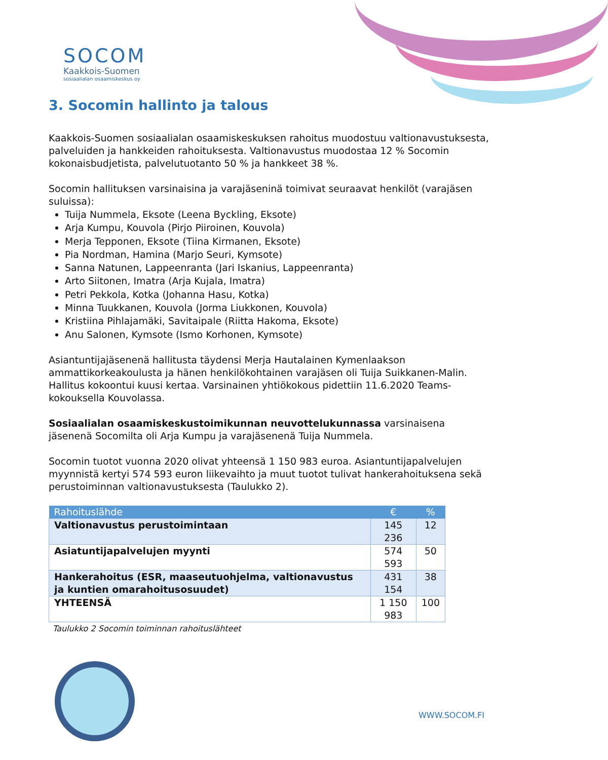SOCOM
Kaakkois-Suomen
sosiaalialan osaamiskeskus oy
3. Socomin hallinto ja talous
Kaakkois-Suomen sosiaalialan osaamiskeskuksen rahoitus muodostuu valtionavustuksesta, palveluiden ja hankkeiden rahoituksesta. Valtionavustus muodostaa 12 % Socomin kokonaisbudjetista, palvelutuotanto 50 % ja hankkeet 38 %.
Socomin hallituksen varsinaisina ja varajäseninä toimivat seuraavat henkilöt (varajäsen suluissa):
Tuija Nummela, Eksote (Leena Byckling, Eksote)
Arja Kumpu, Kouvola (Pirjo Piiroinen, Kouvola)
Merja Tepponen, Eksote (Tiina Kirmanen, Eksote)
Pia Nordman, Hamina (Marjo Seuri, Kymsote)
Sanna Natunen, Lappeenranta (Jari Iskanius, Lappeenranta)
Arto Siitonen, Imatra (Arja Kujala, Imatra)
Petri Pekkola, Kotka (Johanna Hasu, Kotka)
Minna Tuukkanen, Kouvola (Jorma Liukkonen, Kouvola)
Kristiina Pihlajamäki, Savitaipale (Riitta Hakoma, Eksote)
Anu Salonen, Kymsote (Ismo Korhonen, Kymsote)
Asiantuntijajäsenenä hallitusta täydensi Merja Hautalainen Kymenlaakson ammattikorkeakoulusta ja hänen henkilökohtainen varajäsen oli Tuija Suikkanen-Malin.
Hallitus kokoontui kuusi kertaa. Varsinainen yhtiökokous pidettiin 11.6.2020 Teams-kokouksella Kouvolassa.
Sosiaalialan osaamiskeskustoimikunnan neuvottelukunnassa varsinaisena jäsenenä Socomilta oli Arja Kumpu ja varajäsenenä Tuija Nummela.
Socomin tuotot vuonna 2020 olivat yhteensä 1 150 983 euroa. Asiantuntijapalvelujen myynnistä kertyi 574 593 euron liikevaihto ja muut tuotot tulivat hankerahoituksena sekä perustoiminnan valtionavustuksesta (Taulukko 2).
| Rahoituslähde | € | % |
| --- | --- | --- |
| Valtionavustus perustoimintaan | 145 236 | 12 |
| Asiatuntijapalvelujen myynti | 574 593 | 50 |
| Hankerahoitus (ESR, maaseutuohjelma, valtionavustus ja kuntien omarahoitusosuudet) | 431 154 | 38 |
| YHTEENSÄ | 1 150 983 | 100 |
Taulukko 2 Socomin toiminnan rahoituslähteet
WWW.SOCOM.FI